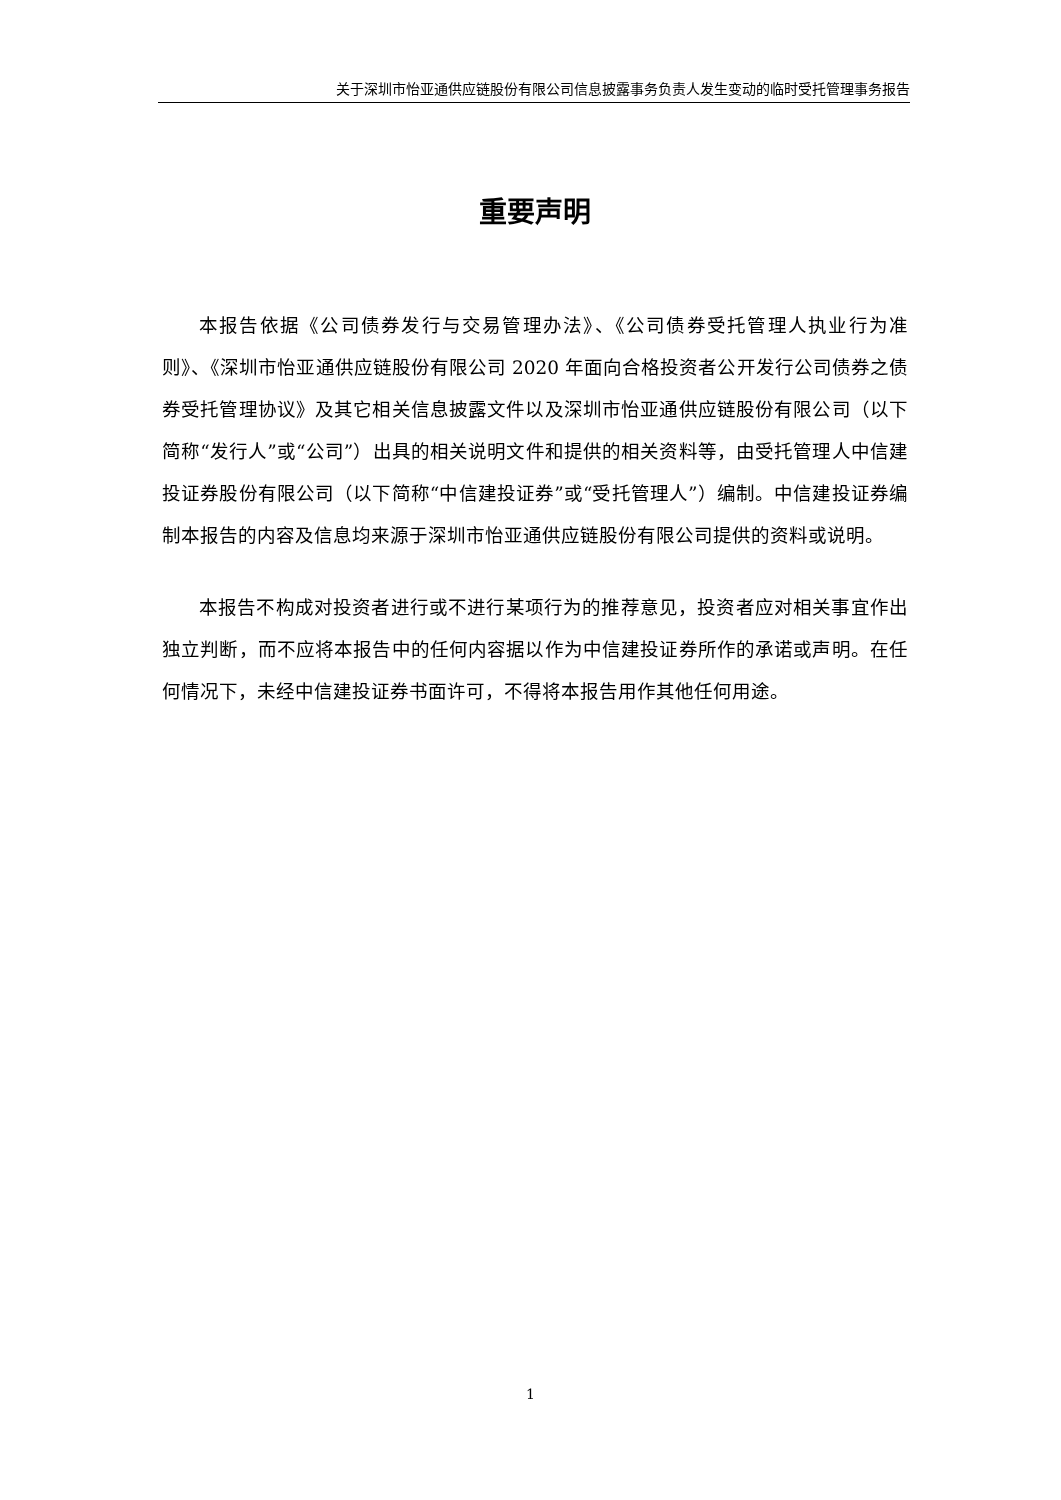关于深圳市怡亚通供应链股份有限公司信息披露事务负责人发生变动的临时受托管理事务报告
重要声明
本报告依据《公司债券发行与交易管理办法》、《公司债券受托管理人执业行为准则》、《深圳市怡亚通供应链股份有限公司 2020 年面向合格投资者公开发行公司债券之债券受托管理协议》及其它相关信息披露文件以及深圳市怡亚通供应链股份有限公司（以下简称“发行人”或“公司”）出具的相关说明文件和提供的相关资料等，由受托管理人中信建投证券股份有限公司（以下简称“中信建投证券”或“受托管理人”）编制。中信建投证券编制本报告的内容及信息均来源于深圳市怡亚通供应链股份有限公司提供的资料或说明。
本报告不构成对投资者进行或不进行某项行为的推荐意见，投资者应对相关事宜作出独立判断，而不应将本报告中的任何内容据以作为中信建投证券所作的承诺或声明。在任何情况下，未经中信建投证券书面许可，不得将本报告用作其他任何用途。
1